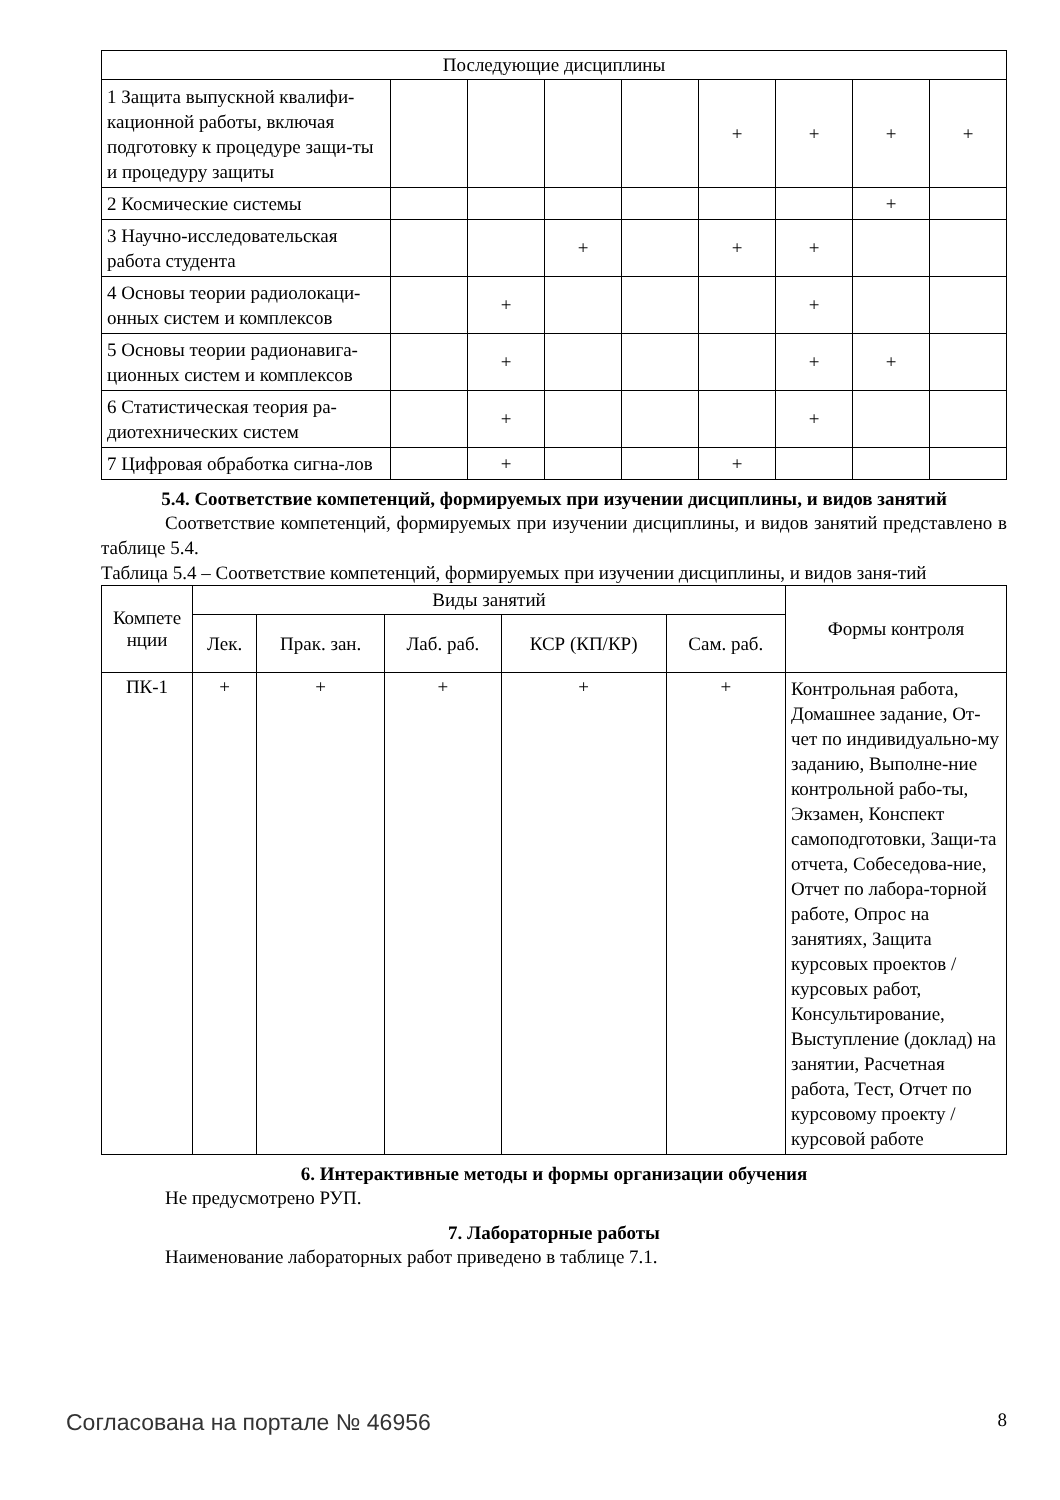| Последующие дисциплины | | | | | | | | |
| 1 Защита выпускной квалифи-кационной работы, включая подготовку к процедуре защи-ты и процедуру защиты | | | | | + | + | + | + |
| 2 Космические системы | | | | | | | + | |
| 3 Научно-исследовательская работа студента | | | + | | + | + | | |
| 4 Основы теории радиолокаци-онных систем и комплексов | | + | | | | + | | |
| 5 Основы теории радионавига-ционных систем и комплексов | | + | | | | + | + | |
| 6 Статистическая теория ра-диотехнических систем | | + | | | | + | | |
| 7 Цифровая обработка сигна-лов | | + | | | + | | | |
5.4. Соответствие компетенций, формируемых при изучении дисциплины, и видов занятий
Соответствие компетенций, формируемых при изучении дисциплины, и видов занятий представлено в таблице 5.4.
Таблица 5.4 – Соответствие компетенций, формируемых при изучении дисциплины, и видов заня-тий
| Компете нции | Виды занятий | | | | | Формы контроля |
| --- | --- | --- | --- | --- | --- | --- |
| | Лек. | Прак. зан. | Лаб. раб. | КСР (КП/КР) | Сам. раб. | |
| ПК-1 | + | + | + | + | + | Контрольная работа, Домашнее задание, От-чет по индивидуально-му заданию, Выполне-ние контрольной рабо-ты, Экзамен, Конспект самоподготовки, Защи-та отчета, Собеседова-ние, Отчет по лабора-торной работе, Опрос на занятиях, Защита курсовых проектов / курсовых работ, Консультирование, Выступление (доклад) на занятии, Расчетная работа, Тест, Отчет по курсовому проекту / курсовой работе |
6. Интерактивные методы и формы организации обучения
Не предусмотрено РУП.
7. Лабораторные работы
Наименование лабораторных работ приведено в таблице 7.1.
Согласована на портале № 46956 8